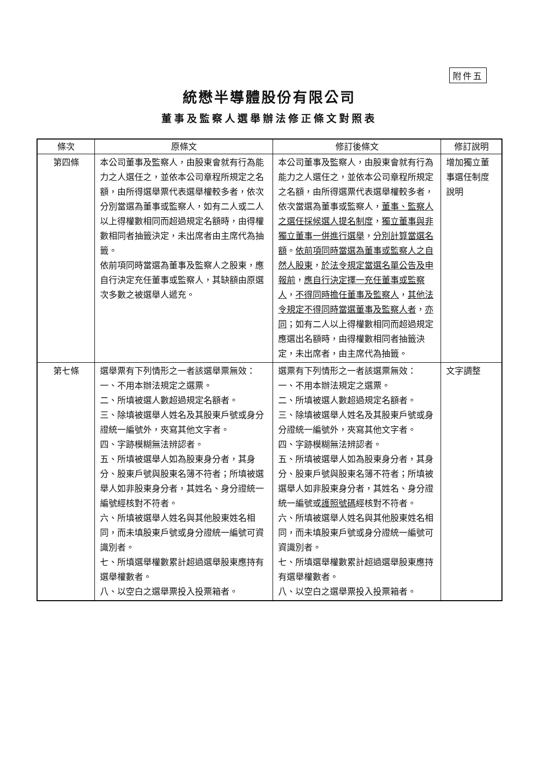附件五
統懋半導體股份有限公司
董事及監察人選舉辦法修正條文對照表
| 條次 | 原條文 | 修訂後條文 | 修訂說明 |
| --- | --- | --- | --- |
| 第四條 | 本公司董事及監察人，由股東會就有行為能力之人選任之，並依本公司章程所規定之名額，由所得選舉票代表選舉權較多者，依次分別當選為董事或監察人，如有二人或二人以上得權數相同而超過規定名額時，由得權數相同者抽籤決定，未出席者由主席代為抽籤。 依前項同時當選為董事及監察人之股東，應自行決定充任董事或監察人，其缺額由原選次多數之被選舉人遞充。 | 本公司董事及監察人，由股東會就有行為能力之人選任之，並依本公司章程所規定之名額，由所得選票代表選舉權較多者，依次當選為董事或監察人， 董事、監察人之選任採候選人提名制度 ， 獨立董事與非獨立董事一併進行選舉 ， 分別計算當選名額 。 依前項同時當選為董事或監察人之自然人股東 ， 於法令規定當選名單公告及申報前 ， 應自行決定擇一充任董事或監察人 ， 不得同時擔任董事及監察人 ， 其他法令規定不得同時當選董事及監察人者 ， 亦同 ；如有二人以上得權數相同而超過規定應選出名額時，由得權數相同者抽籤決定，未出席者，由主席代為抽籤。 | 增加獨立董事選任制度說明 |
| 第七條 | 選舉票有下列情形之一者該選舉票無效： 一、不用本辦法規定之選票。 二、所填被選人數超過規定名額者。 三、除填被選舉人姓名及其股東戶號或身分證統一編號外，夾寫其他文字者。 四、字跡模糊無法辨認者。 五、所填被選舉人如為股東身分者，其身分、股東戶號與股東名簿不符者；所填被選舉人如非股東身分者，其姓名、身分證統一編號經核對不符者。 六、所填被選舉人姓名與其他股東姓名相同，而未填股東戶號或身分證統一編號可資識別者。 七、所填選舉權數累計超過選舉股東應持有選舉權數者。 八、以空白之選舉票投入投票箱者。 | 選票有下列情形之一者該選票無效： 一、不用本辦法規定之選票。 二、所填被選人數超過規定名額者。 三、除填被選舉人姓名及其股東戶號或身分證統一編號外，夾寫其他文字者。 四、字跡模糊無法辨認者。 五、所填被選舉人如為股東身分者，其身分、股東戶號與股東名簿不符者；所填被選舉人如非股東身分者，其姓名、身分證統一編號或 護照號碼 經核對不符者。 六、所填被選舉人姓名與其他股東姓名相同，而未填股東戶號或身分證統一編號可資識別者。 七、所填選舉權數累計超過選舉股東應持有選舉權數者。 八、以空白之選舉票投入投票箱者。 | 文字調整 |